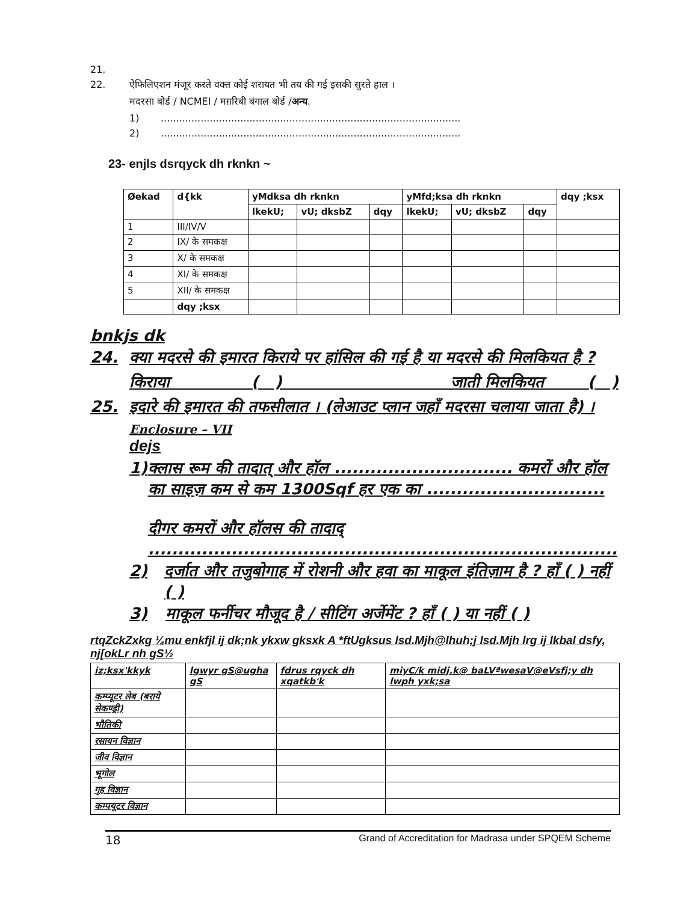21.
22. ऐफिलिएशन मंजूर करते वक्त कोई शरायत भी तय की गई इसकी सुरते हाल ।
मदरसा बोर्ड / NCMEI / मग़रिबी बंगाल बोर्ड / अन्य.
1) ..................................................................................................
2) ..................................................................................................
23- enjls dsrqyck dh rknkn ~
| Øekad | d{kk | yMdksa dh rknkn | | | yMfd;ksa dh rknkn | | | dqy ;ksx |
| --- | --- | --- | --- | --- | --- | --- | --- | --- |
| | | lkekU; | vU; dksbZ | dqy | lkekU; | vU; dksbZ | dqy | |
| 1 | III/IV/V | | | | | | | |
| 2 | IX/ के समकक्ष | | | | | | | |
| 3 | X/ के समकक्ष | | | | | | | |
| 4 | XI/ के समकक्ष | | | | | | | |
| 5 | XII/ के समकक्ष | | | | | | | |
| | dqy ;ksx | | | | | | | |
bnkjs dk
24. क्या मदरसे की इमारत किराये पर हांसिल की गई है या मदरसे की मिलकियत है ?
किराया ( ) जाती मिलकियत ( )
25. इदारे की इमारत की तफसीलात । (लेआउट प्लान जहाँ मदरसा चलाया जाता है) ।
Enclosure – VII
dejs
1) क्लास रूम की तादात् और हॉल .............................. कमरों और हॉल का साइज़ कम से कम 1300Sqf हर एक का ..............................
दीगर कमरों और हॉलस की तादाद् ...............................................................................
2) दर्जात और तजुबोगाह में रोशनी और हवा का माकूल इंतिज़ाम है ? हाँ ( ) नहीं ( )
3) माकूल फर्नीचर मौजूद है / सीटिंग अर्जेमेंट ? हाँ ( ) या नहीं ( )
rtqZckZxkg ¼mu enkfjl ij dk;nk ykxw gksxk A *ftUgksus lsd.Mjh@lhuh;j lsd.Mjh lrg ij lkbal dsfy, nj[okLr nh gS½
| iz;ksx'kkyk | lgwyr gS@ugha gS | fdrus rqyck dh xqatkb'k | miyC/k midj.k@ baLVªwesaV@eVsfj;y dh lwph yxk;sa |
| --- | --- | --- | --- |
| कम्प्यूटर लेब (बराये सेकण्ड्री) | | | |
| भौतिकी | | | |
| रसायन विज्ञान | | | |
| जीव विज्ञान | | | |
| भूगोल | | | |
| गृह विज्ञान | | | |
| कम्पयूटर विज्ञान | | | |
18 Grand of Accreditation for Madrasa under SPQEM Scheme